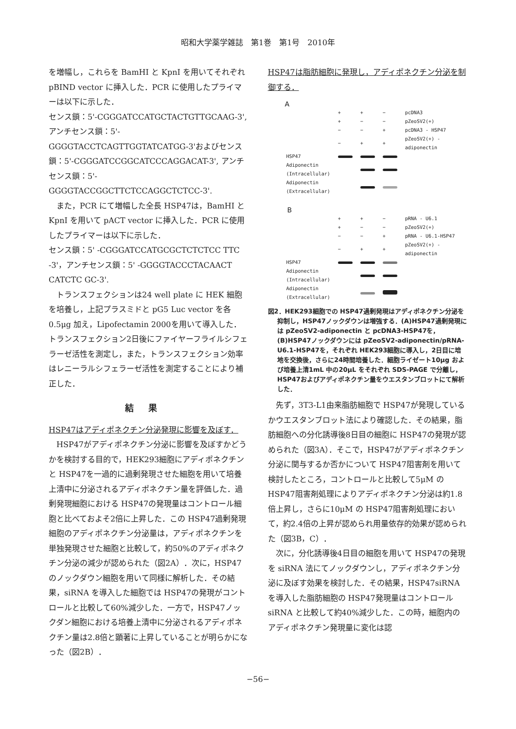昭和大学薬学雑誌　第1巻　第1号　2010年
を増幅し，これらを BamHI と KpnI を用いてそれぞれ pBIND vector に挿入した．PCR に使用したプライマーは以下に示した．
センス鎖：5'-CGGGATCCATGCTACTGTTGCAAG-3', アンチセンス鎖：5'-GGGGTACCTCAGTTGGTATCATGG-3'およびセンス鎖：5'-CGGGATCCGGCATCCCAGGACAT-3', アンチセンス鎖：5'-GGGGTACCGGCTTCTCCAGGCTCTCC-3'.
また，PCR にて増幅した全長 HSP47は，BamHI と KpnI を用いて pACT vector に挿入した．PCR に使用したプライマーは以下に示した．
センス鎖：5' -CGGGATCCATGCGCTCTCTCC TTC -3'，アンチセンス鎖：5' -GGGGTACCCTACAACT CATCTC GC-3'.
トランスフェクションは24 well plate に HEK 細胞を培養し，上記プラスミドと pG5 Luc vector を各0.5μg 加え，Lipofectamin 2000を用いて導入した．トランスフェクション2日後にファイヤーフライルシフェラーゼ活性を測定し，また，トランスフェクション効率はレニーラルシフェラーゼ活性を測定することにより補正した．
結果
HSP47はアディポネクチン分泌発現に影響を及ぼす．
HSP47がアディポネクチン分泌に影響を及ぼすかどうかを検討する目的で，HEK293細胞にアディポネクチンと HSP47を一過的に過剰発現させた細胞を用いて培養上清中に分泌されるアディポネクチン量を評価した．過剰発現細胞における HSP47の発現量はコントロール細胞と比べておよそ2倍に上昇した．この HSP47過剰発現細胞のアディポネクチン分泌量は，アディポネクチンを単独発現させた細胞と比較して，約50%のアディポネクチン分泌の減少が認められた（図2A）．次に，HSP47のノックダウン細胞を用いて同様に解析した．その結果，siRNA を導入した細胞では HSP47の発現がコントロールと比較して60%減少した．一方で，HSP47ノックダン細胞における培養上清中に分泌されるアディポネクチン量は2.8倍と顕著に上昇していることが明らかになった（図2B）．
HSP47は脂肪細胞に発現し，アディポネクチン分泌を制御する．
A
| | + | + | − | pcDNA3 |
| | + | − | − | pZeoSV2(+) |
| | − | − | + | pcDNA3 - HSP47 |
| | − | + | + | pZeoSV2(+) - adiponectin |
| HSP47 | | | | |
| Adiponectin (Intracellular) | | | | |
| Adiponectin (Extracellular) | | | | |
B
| | + | + | − | pRNA - U6.1 |
| | + | − | − | pZeoSV2(+) |
| | − | − | + | pRNA - U6.1-HSP47 |
| | − | + | + | pZeoSV2(+) - adiponectin |
| HSP47 | | | | |
| Adiponectin (Intracellular) | | | | |
| Adiponectin (Extracellular) | | | | |
図2．HEK293細胞での HSP47過剰発現はアディポネクチン分泌を抑制し，HSP47ノックダウンは増強する．(A)HSP47過剰発現には pZeoSV2-adiponectin と pcDNA3-HSP47を，(B)HSP47ノックダウンには pZeoSV2-adiponectin/pRNA-U6.1-HSP47を，それぞれ HEK293細胞に導入し，2日目に培地を交換後，さらに24時間培養した．細胞ライゼート10μg および培養上清1mL 中の20μL をそれぞれ SDS-PAGE で分離し，HSP47およびアディポネクチン量をウエスタンブロットにて解析した．
先ず，3T3-L1由来脂肪細胞で HSP47が発現しているかウエスタンブロット法により確認した．その結果，脂肪細胞への分化誘導後8日目の細胞に HSP47の発現が認められた（図3A）．そこで，HSP47がアディポネクチン分泌に関与するか否かについて HSP47阻害剤を用いて検討したところ，コントロールと比較して5μM の HSP47阻害剤処理によりアディポネクチン分泌は約1.8倍上昇し，さらに10μM の HSP47阻害剤処理において，約2.4倍の上昇が認められ用量依存的効果が認められた（図3B，C）．
次に，分化誘導後4日目の細胞を用いて HSP47の発現を siRNA 法にてノックダウンし，アディポネクチン分泌に及ぼす効果を検討した．その結果，HSP47siRNA を導入した脂肪細胞の HSP47発現量はコントロール siRNA と比較して約40%減少した．この時，細胞内のアディポネクチン発現量に変化は認
−56−